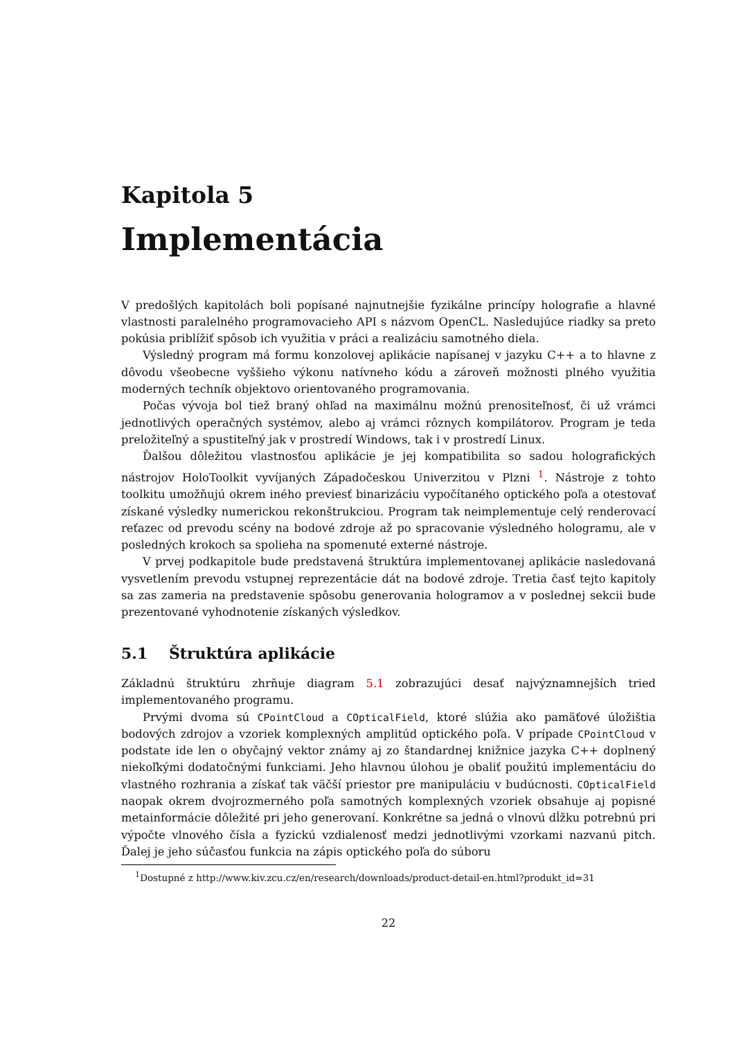Kapitola 5
Implementácia
V predošlých kapitolách boli popísané najnutnejšie fyzikálne princípy holografie a hlavné vlastnosti paralelného programovacieho API s názvom OpenCL. Nasledujúce riadky sa preto pokúsia priblížiť spôsob ich využitia v práci a realizáciu samotného diela.
Výsledný program má formu konzolovej aplikácie napísanej v jazyku C++ a to hlavne z dôvodu všeobecne vyššieho výkonu natívneho kódu a zároveň možnosti plného využitia moderných techník objektovo orientovaného programovania.
Počas vývoja bol tiež braný ohľad na maximálnu možnú prenositeľnosť, či už vrámci jednotlivých operačných systémov, alebo aj vrámci rôznych kompilátorov. Program je teda preložiteľný a spustiteľný jak v prostredí Windows, tak i v prostredí Linux.
Ďalšou dôležitou vlastnosťou aplikácie je jej kompatibilita so sadou holografických nástrojov HoloToolkit vyvíjaných Západočeskou Univerzitou v Plzni <sup>1</sup>. Nástroje z tohto toolkitu umožňujú okrem iného previesť binarizáciu vypočítaného optického poľa a otestovať získané výsledky numerickou rekonštrukciou. Program tak neimplementuje celý renderovací reťazec od prevodu scény na bodové zdroje až po spracovanie výsledného hologramu, ale v posledných krokoch sa spolieha na spomenuté externé nástroje.
V prvej podkapitole bude predstavená štruktúra implementovanej aplikácie nasledovaná vysvetlením prevodu vstupnej reprezentácie dát na bodové zdroje. Tretia časť tejto kapitoly sa zas zameria na predstavenie spôsobu generovania hologramov a v poslednej sekcii bude prezentované vyhodnotenie získaných výsledkov.
5.1 Štruktúra aplikácie
Základnú štruktúru zhrňuje diagram 5.1 zobrazujúci desať najvýznamnejších tried implementovaného programu.
Prvými dvoma sú CPointCloud a COpticalField, ktoré slúžia ako pamäťové úložištia bodových zdrojov a vzoriek komplexných amplitúd optického poľa. V prípade CPointCloud v podstate ide len o obyčajný vektor známy aj zo štandardnej knižnice jazyka C++ doplnený niekoľkými dodatočnými funkciami. Jeho hlavnou úlohou je obaliť použitú implementáciu do vlastného rozhrania a získať tak väčší priestor pre manipuláciu v budúcnosti. COpticalField naopak okrem dvojrozmerného poľa samotných komplexných vzoriek obsahuje aj popisné metainformácie dôležité pri jeho generovaní. Konkrétne sa jedná o vlnovú dĺžku potrebnú pri výpočte vlnového čísla a fyzickú vzdialenosť medzi jednotlivými vzorkami nazvanú pitch. Ďalej je jeho súčasťou funkcia na zápis optického poľa do súboru
<sup>1</sup> Dostupné z http://www.kiv.zcu.cz/en/research/downloads/product-detail-en.html?produkt_id=31
22